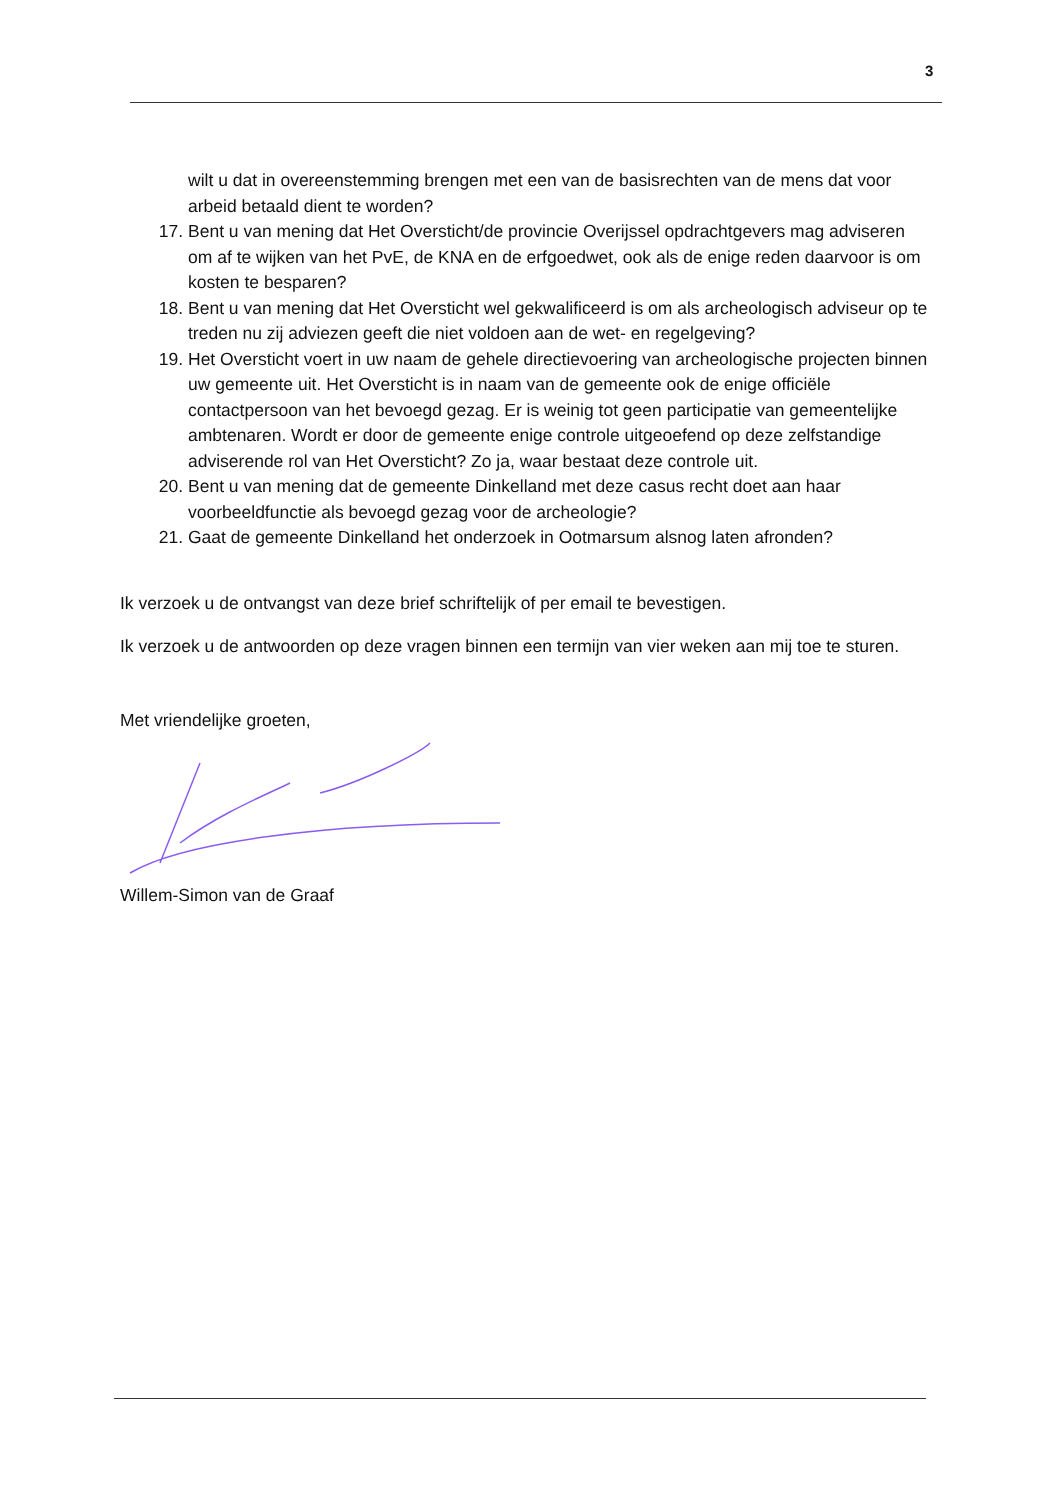3
wilt u dat in overeenstemming brengen met een van de basisrechten van de mens dat voor arbeid betaald dient te worden?
17. Bent u van mening dat Het Oversticht/de provincie Overijssel opdrachtgevers mag adviseren om af te wijken van het PvE, de KNA en de erfgoedwet, ook als de enige reden daarvoor is om kosten te besparen?
18. Bent u van mening dat Het Oversticht wel gekwalificeerd is om als archeologisch adviseur op te treden nu zij adviezen geeft die niet voldoen aan de wet- en regelgeving?
19. Het Oversticht voert in uw naam de gehele directievoering van archeologische projecten binnen uw gemeente uit. Het Oversticht is in naam van de gemeente ook de enige officiële contactpersoon van het bevoegd gezag. Er is weinig tot geen participatie van gemeentelijke ambtenaren. Wordt er door de gemeente enige controle uitgeoefend op deze zelfstandige adviserende rol van Het Oversticht? Zo ja, waar bestaat deze controle uit.
20. Bent u van mening dat de gemeente Dinkelland met deze casus recht doet aan haar voorbeeldfunctie als bevoegd gezag voor de archeologie?
21. Gaat de gemeente Dinkelland het onderzoek in Ootmarsum alsnog laten afronden?
Ik verzoek u de ontvangst van deze brief schriftelijk of per email te bevestigen.
Ik verzoek u de antwoorden op deze vragen binnen een termijn van vier weken aan mij toe te sturen.
Met vriendelijke groeten,
Willem-Simon van de Graaf